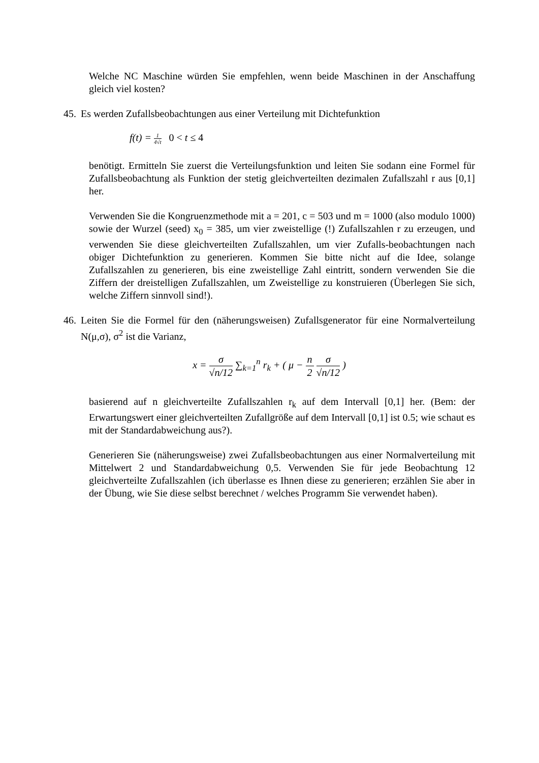Welche NC Maschine würden Sie empfehlen, wenn beide Maschinen in der Anschaffung gleich viel kosten?
45.
Es werden Zufallsbeobachtungen aus einer Verteilung mit Dichtefunktion
f(t) = 1 4√t 0 < t ≤ 4
benötigt. Ermitteln Sie zuerst die Verteilungsfunktion und leiten Sie sodann eine Formel für Zufallsbeobachtung als Funktion der stetig gleichverteilten dezimalen Zufallszahl r aus [0,1] her.
Verwenden Sie die Kongruenzmethode mit a = 201, c = 503 und m = 1000 (also modulo 1000) sowie der Wurzel (seed) x<sub>0</sub> = 385, um vier zweistellige (!) Zufallszahlen r zu erzeugen, und verwenden Sie diese gleichverteilten Zufallszahlen, um vier Zufalls-beobachtungen nach obiger Dichtefunktion zu generieren. Kommen Sie bitte nicht auf die Idee, solange Zufallszahlen zu generieren, bis eine zweistellige Zahl eintritt, sondern verwenden Sie die Ziffern der dreistelligen Zufallszahlen, um Zweistellige zu konstruieren (Überlegen Sie sich, welche Ziffern sinnvoll sind!).
46.
Leiten Sie die Formel für den (näherungsweisen) Zufallsgenerator für eine Normalverteilung N(μ,σ), σ<sup>2</sup> ist die Varianz,
x = σ √n/12 ∑<sub>k=1</sub><sup>n</sup> r<sub>k</sub> + ( μ − n 2 σ √n/12 )
basierend auf n gleichverteilte Zufallszahlen r<sub>k</sub> auf dem Intervall [0,1] her. (Bem: der Erwartungswert einer gleichverteilten Zufallgröße auf dem Intervall [0,1] ist 0.5; wie schaut es mit der Standardabweichung aus?).
Generieren Sie (näherungsweise) zwei Zufallsbeobachtungen aus einer Normalverteilung mit Mittelwert 2 und Standardabweichung 0,5. Verwenden Sie für jede Beobachtung 12 gleichverteilte Zufallszahlen (ich überlasse es Ihnen diese zu generieren; erzählen Sie aber in der Übung, wie Sie diese selbst berechnet / welches Programm Sie verwendet haben).